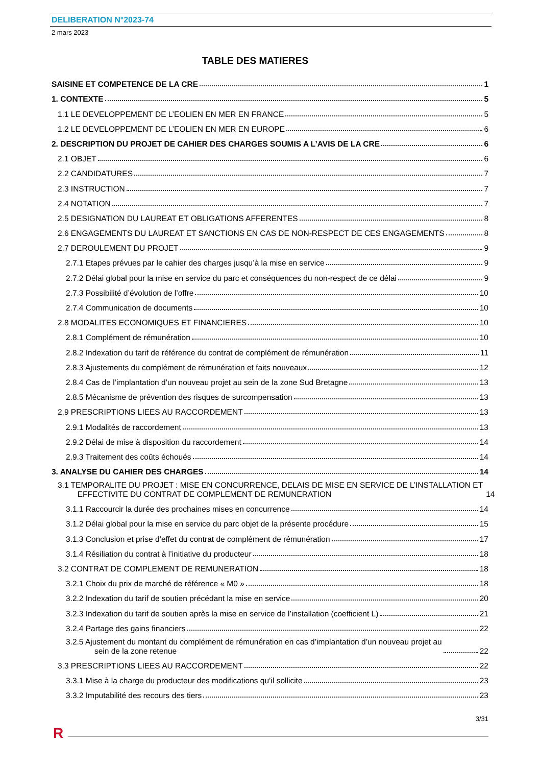DELIBERATION N°2023-74
2 mars 2023
TABLE DES MATIERES
SAISINE ET COMPETENCE DE LA CRE 1
1. CONTEXTE 5
1.1 LE DEVELOPPEMENT DE L’EOLIEN EN MER EN FRANCE 5
1.2 LE DEVELOPPEMENT DE L’EOLIEN EN MER EN EUROPE 6
2. DESCRIPTION DU PROJET DE CAHIER DES CHARGES SOUMIS A L’AVIS DE LA CRE 6
2.1 OBJET 6
2.2 CANDIDATURES 7
2.3 INSTRUCTION 7
2.4 NOTATION 7
2.5 DESIGNATION DU LAUREAT ET OBLIGATIONS AFFERENTES 8
2.6 ENGAGEMENTS DU LAUREAT ET SANCTIONS EN CAS DE NON-RESPECT DE CES ENGAGEMENTS 8
2.7 DEROULEMENT DU PROJET 9
2.7.1 Etapes prévues par le cahier des charges jusqu’à la mise en service 9
2.7.2 Délai global pour la mise en service du parc et conséquences du non-respect de ce délai 9
2.7.3 Possibilité d’évolution de l’offre 10
2.7.4 Communication de documents 10
2.8 MODALITES ECONOMIQUES ET FINANCIERES 10
2.8.1 Complément de rémunération 10
2.8.2 Indexation du tarif de référence du contrat de complément de rémunération 11
2.8.3 Ajustements du complément de rémunération et faits nouveaux 12
2.8.4 Cas de l’implantation d’un nouveau projet au sein de la zone Sud Bretagne 13
2.8.5 Mécanisme de prévention des risques de surcompensation 13
2.9 PRESCRIPTIONS LIEES AU RACCORDEMENT 13
2.9.1 Modalités de raccordement 13
2.9.2 Délai de mise à disposition du raccordement 14
2.9.3 Traitement des coûts échoués 14
3. ANALYSE DU CAHIER DES CHARGES 14
3.1 TEMPORALITE DU PROJET : MISE EN CONCURRENCE, DELAIS DE MISE EN SERVICE DE L’INSTALLATION ET
EFFECTIVITE DU CONTRAT DE COMPLEMENT DE REMUNERATION 14
3.1.1 Raccourcir la durée des prochaines mises en concurrence 14
3.1.2 Délai global pour la mise en service du parc objet de la présente procédure 15
3.1.3 Conclusion et prise d’effet du contrat de complément de rémunération 17
3.1.4 Résiliation du contrat à l’initiative du producteur 18
3.2 CONTRAT DE COMPLEMENT DE REMUNERATION 18
3.2.1 Choix du prix de marché de référence « M0 » 18
3.2.2 Indexation du tarif de soutien précédant la mise en service 20
3.2.3 Indexation du tarif de soutien après la mise en service de l’installation (coefficient L) 21
3.2.4 Partage des gains financiers 22
3.2.5 Ajustement du montant du complément de rémunération en cas d’implantation d’un nouveau projet au
sein de la zone retenue 22
3.3 PRESCRIPTIONS LIEES AU RACCORDEMENT 22
3.3.1 Mise à la charge du producteur des modifications qu’il sollicite 23
3.3.2 Imputabilité des recours des tiers 23
3/31
R